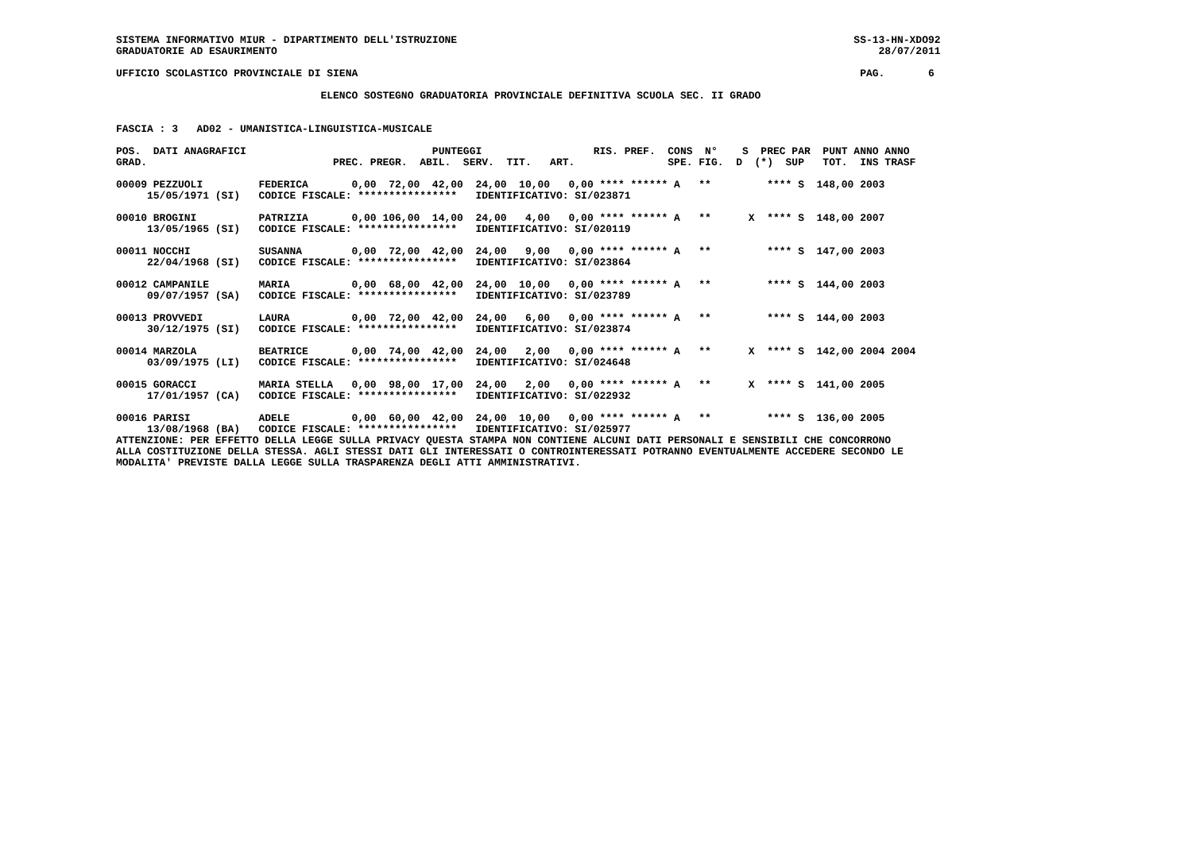SISTEMA INFORMATIVO MIUR - DIPARTIMENTO DELL'ISTRUZIONE                                                                SS-13-HN-XDO92
GRADUATORIE AD ESAURIMENTO                                                                                                 28/07/2011

UFFICIO SCOLASTICO PROVINCIALE DI SIENA                                                                                 PAG.       6

                                 ELENCO SOSTEGNO GRADUATORIA PROVINCIALE DEFINITIVA SCUOLA SEC. II GRADO


FASCIA : 3   AD02 - UMANISTICA-LINGUISTICA-MUSICALE

POS.  DATI ANAGRAFICI                              PUNTEGGI                  RIS. PREF.  CONS  N°    S  PREC PAR  PUNT ANNO ANNO
GRAD.                              PREC. PREGR.  ABIL.  SERV.  TIT.   ART.               SPE. FIG.  D  (*)  SUP   TOT.  INS TRASF

00009 PEZZUOLI         FEDERICA       0,00  72,00  42,00  24,00  10,00   0,00 **** ****** A   **         **** S  148,00 2003
     15/05/1971 (SI)   CODICE FISCALE: ****************   IDENTIFICATIVO: SI/023871

00010 BROGINI          PATRIZIA       0,00 106,00  14,00  24,00   4,00   0,00 **** ****** A   **      X  **** S  148,00 2007
     13/05/1965 (SI)   CODICE FISCALE: ****************   IDENTIFICATIVO: SI/020119

00011 NOCCHI           SUSANNA        0,00  72,00  42,00  24,00   9,00   0,00 **** ****** A   **         **** S  147,00 2003
     22/04/1968 (SI)   CODICE FISCALE: ****************   IDENTIFICATIVO: SI/023864

00012 CAMPANILE        MARIA          0,00  68,00  42,00  24,00  10,00   0,00 **** ****** A   **         **** S  144,00 2003
     09/07/1957 (SA)   CODICE FISCALE: ****************   IDENTIFICATIVO: SI/023789

00013 PROVVEDI         LAURA          0,00  72,00  42,00  24,00   6,00   0,00 **** ****** A   **         **** S  144,00 2003
     30/12/1975 (SI)   CODICE FISCALE: ****************   IDENTIFICATIVO: SI/023874

00014 MARZOLA          BEATRICE       0,00  74,00  42,00  24,00   2,00   0,00 **** ****** A   **      X  **** S  142,00 2004 2004
     03/09/1975 (LI)   CODICE FISCALE: ****************   IDENTIFICATIVO: SI/024648

00015 GORACCI          MARIA STELLA   0,00  98,00  17,00  24,00   2,00   0,00 **** ****** A   **      X  **** S  141,00 2005
     17/01/1957 (CA)   CODICE FISCALE: ****************   IDENTIFICATIVO: SI/022932

00016 PARISI           ADELE          0,00  60,00  42,00  24,00  10,00   0,00 **** ****** A   **         **** S  136,00 2005
     13/08/1968 (BA)   CODICE FISCALE: ****************   IDENTIFICATIVO: SI/025977
ATTENZIONE: PER EFFETTO DELLA LEGGE SULLA PRIVACY QUESTA STAMPA NON CONTIENE ALCUNI DATI PERSONALI E SENSIBILI CHE CONCORRONO
ALLA COSTITUZIONE DELLA STESSA. AGLI STESSI DATI GLI INTERESSATI O CONTROINTERESSATI POTRANNO EVENTUALMENTE ACCEDERE SECONDO LE
MODALITA' PREVISTE DALLA LEGGE SULLA TRASPARENZA DEGLI ATTI AMMINISTRATIVI.